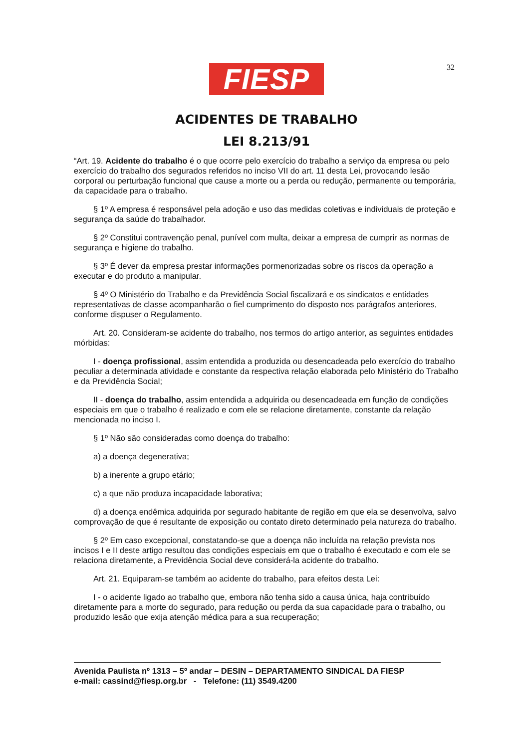32
FIESP
ACIDENTES DE TRABALHO
LEI 8.213/91
“Art. 19. Acidente do trabalho é o que ocorre pelo exercício do trabalho a serviço da empresa ou pelo exercício do trabalho dos segurados referidos no inciso VII do art. 11 desta Lei, provocando lesão corporal ou perturbação funcional que cause a morte ou a perda ou redução, permanente ou temporária, da capacidade para o trabalho.
§ 1º A empresa é responsável pela adoção e uso das medidas coletivas e individuais de proteção e segurança da saúde do trabalhador.
§ 2º Constitui contravenção penal, punível com multa, deixar a empresa de cumprir as normas de segurança e higiene do trabalho.
§ 3º É dever da empresa prestar informações pormenorizadas sobre os riscos da operação a executar e do produto a manipular.
§ 4º O Ministério do Trabalho e da Previdência Social fiscalizará e os sindicatos e entidades representativas de classe acompanharão o fiel cumprimento do disposto nos parágrafos anteriores, conforme dispuser o Regulamento.
Art. 20. Consideram-se acidente do trabalho, nos termos do artigo anterior, as seguintes entidades mórbidas:
I - doença profissional, assim entendida a produzida ou desencadeada pelo exercício do trabalho peculiar a determinada atividade e constante da respectiva relação elaborada pelo Ministério do Trabalho e da Previdência Social;
II - doença do trabalho, assim entendida a adquirida ou desencadeada em função de condições especiais em que o trabalho é realizado e com ele se relacione diretamente, constante da relação mencionada no inciso I.
§ 1º Não são consideradas como doença do trabalho:
a) a doença degenerativa;
b) a inerente a grupo etário;
c) a que não produza incapacidade laborativa;
d) a doença endêmica adquirida por segurado habitante de região em que ela se desenvolva, salvo comprovação de que é resultante de exposição ou contato direto determinado pela natureza do trabalho.
§ 2º Em caso excepcional, constatando-se que a doença não incluída na relação prevista nos incisos I e II deste artigo resultou das condições especiais em que o trabalho é executado e com ele se relaciona diretamente, a Previdência Social deve considerá-la acidente do trabalho.
Art. 21. Equiparam-se também ao acidente do trabalho, para efeitos desta Lei:
I - o acidente ligado ao trabalho que, embora não tenha sido a causa única, haja contribuído diretamente para a morte do segurado, para redução ou perda da sua capacidade para o trabalho, ou produzido lesão que exija atenção médica para a sua recuperação;
Avenida Paulista nº 1313 – 5º andar – DESIN – DEPARTAMENTO SINDICAL DA FIESP
e-mail: cassind@fiesp.org.br - Telefone: (11) 3549.4200